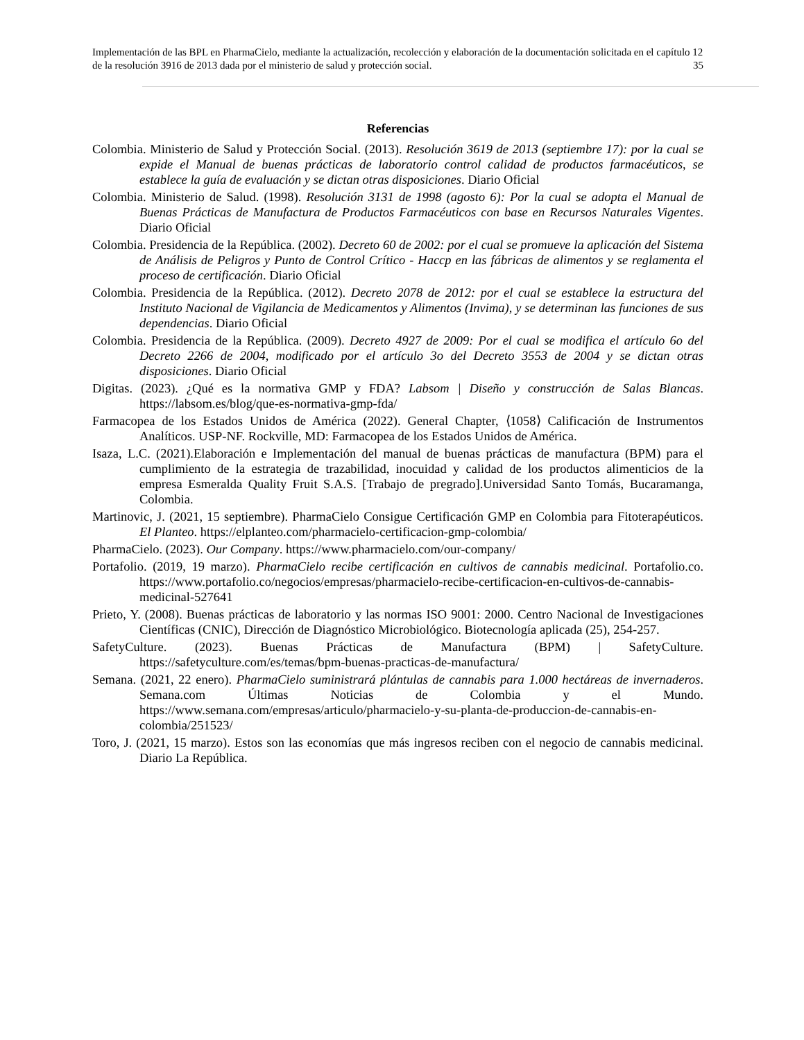Implementación de las BPL en PharmaCielo, mediante la actualización, recolección y elaboración de la documentación solicitada en el capítulo 12 de la resolución 3916 de 2013 dada por el ministerio de salud y protección social. 35
Referencias
Colombia. Ministerio de Salud y Protección Social. (2013). Resolución 3619 de 2013 (septiembre 17): por la cual se expide el Manual de buenas prácticas de laboratorio control calidad de productos farmacéuticos, se establece la guía de evaluación y se dictan otras disposiciones. Diario Oficial
Colombia. Ministerio de Salud. (1998). Resolución 3131 de 1998 (agosto 6): Por la cual se adopta el Manual de Buenas Prácticas de Manufactura de Productos Farmacéuticos con base en Recursos Naturales Vigentes. Diario Oficial
Colombia. Presidencia de la República. (2002). Decreto 60 de 2002: por el cual se promueve la aplicación del Sistema de Análisis de Peligros y Punto de Control Crítico - Haccp en las fábricas de alimentos y se reglamenta el proceso de certificación. Diario Oficial
Colombia. Presidencia de la República. (2012). Decreto 2078 de 2012: por el cual se establece la estructura del Instituto Nacional de Vigilancia de Medicamentos y Alimentos (Invima), y se determinan las funciones de sus dependencias. Diario Oficial
Colombia. Presidencia de la República. (2009). Decreto 4927 de 2009: Por el cual se modifica el artículo 6o del Decreto 2266 de 2004, modificado por el artículo 3o del Decreto 3553 de 2004 y se dictan otras disposiciones. Diario Oficial
Digitas. (2023). ¿Qué es la normativa GMP y FDA? Labsom | Diseño y construcción de Salas Blancas. https://labsom.es/blog/que-es-normativa-gmp-fda/
Farmacopea de los Estados Unidos de América (2022). General Chapter, ⟨1058⟩ Calificación de Instrumentos Analíticos. USP-NF. Rockville, MD: Farmacopea de los Estados Unidos de América.
Isaza, L.C. (2021).Elaboración e Implementación del manual de buenas prácticas de manufactura (BPM) para el cumplimiento de la estrategia de trazabilidad, inocuidad y calidad de los productos alimenticios de la empresa Esmeralda Quality Fruit S.A.S. [Trabajo de pregrado].Universidad Santo Tomás, Bucaramanga, Colombia.
Martinovic, J. (2021, 15 septiembre). PharmaCielo Consigue Certificación GMP en Colombia para Fitoterapéuticos. El Planteo. https://elplanteo.com/pharmacielo-certificacion-gmp-colombia/
PharmaCielo. (2023). Our Company. https://www.pharmacielo.com/our-company/
Portafolio. (2019, 19 marzo). PharmaCielo recibe certificación en cultivos de cannabis medicinal. Portafolio.co. https://www.portafolio.co/negocios/empresas/pharmacielo-recibe-certificacion-en-cultivos-de-cannabis-medicinal-527641
Prieto, Y. (2008). Buenas prácticas de laboratorio y las normas ISO 9001: 2000. Centro Nacional de Investigaciones Científicas (CNIC), Dirección de Diagnóstico Microbiológico. Biotecnología aplicada (25), 254-257.
SafetyCulture. (2023). Buenas Prácticas de Manufactura (BPM) | SafetyCulture. https://safetyculture.com/es/temas/bpm-buenas-practicas-de-manufactura/
Semana. (2021, 22 enero). PharmaCielo suministrará plántulas de cannabis para 1.000 hectáreas de invernaderos. Semana.com Últimas Noticias de Colombia y el Mundo. https://www.semana.com/empresas/articulo/pharmacielo-y-su-planta-de-produccion-de-cannabis-en-colombia/251523/
Toro, J. (2021, 15 marzo). Estos son las economías que más ingresos reciben con el negocio de cannabis medicinal. Diario La República.